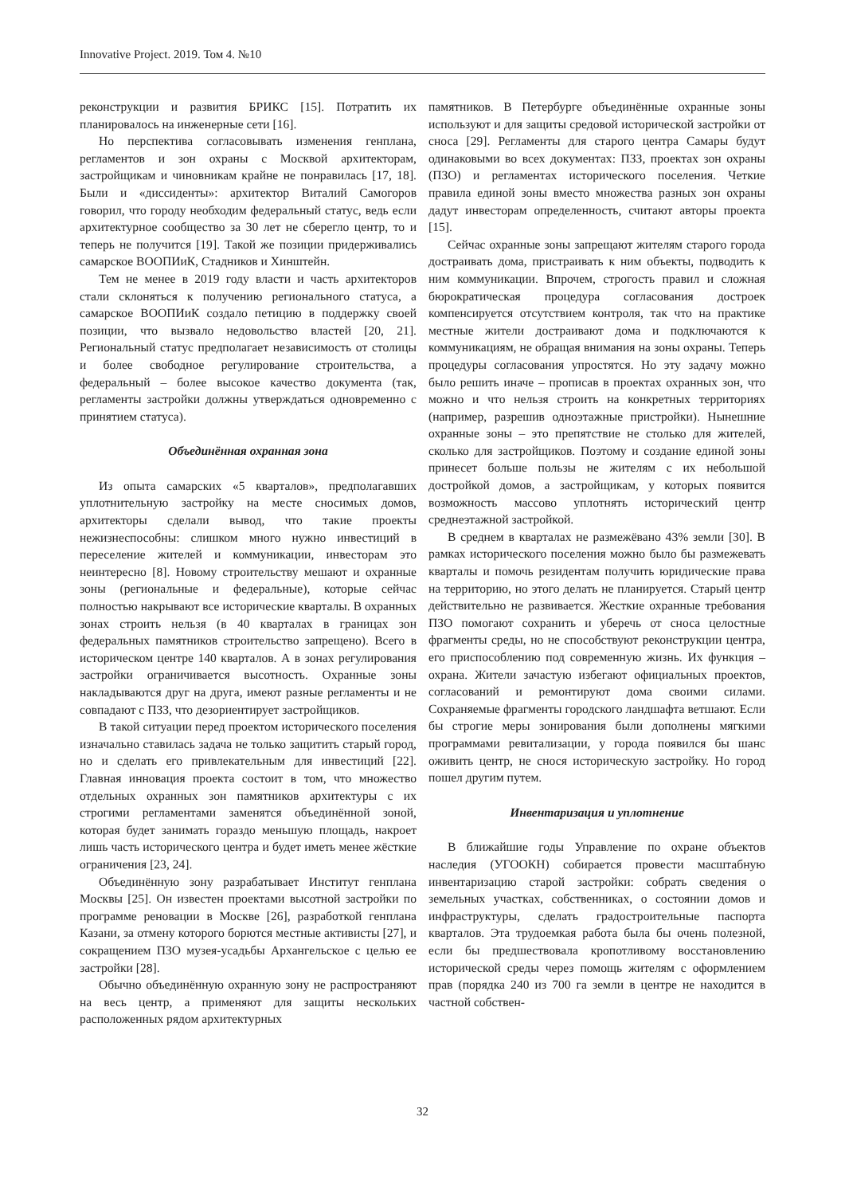Innovative Project. 2019. Том 4. №10
реконструкции и развития БРИКС [15]. Потратить их планировалось на инженерные сети [16].
Но перспектива согласовывать изменения генплана, регламентов и зон охраны с Москвой архитекторам, застройщикам и чиновникам крайне не понравилась [17, 18]. Были и «диссиденты»: архитектор Виталий Самогоров говорил, что городу необходим федеральный статус, ведь если архитектурное сообщество за 30 лет не сберегло центр, то и теперь не получится [19]. Такой же позиции придерживались самарское ВООПИиК, Стадников и Хинштейн.
Тем не менее в 2019 году власти и часть архитекторов стали склоняться к получению регионального статуса, а самарское ВООПИиК создало петицию в поддержку своей позиции, что вызвало недовольство властей [20, 21]. Региональный статус предполагает независимость от столицы и более свободное регулирование строительства, а федеральный – более высокое качество документа (так, регламенты застройки должны утверждаться одновременно с принятием статуса).
Объединённая охранная зона
Из опыта самарских «5 кварталов», предполагавших уплотнительную застройку на месте сносимых домов, архитекторы сделали вывод, что такие проекты нежизнеспособны: слишком много нужно инвестиций в переселение жителей и коммуникации, инвесторам это неинтересно [8]. Новому строительству мешают и охранные зоны (региональные и федеральные), которые сейчас полностью накрывают все исторические кварталы. В охранных зонах строить нельзя (в 40 кварталах в границах зон федеральных памятников строительство запрещено). Всего в историческом центре 140 кварталов. А в зонах регулирования застройки ограничивается высотность. Охранные зоны накладываются друг на друга, имеют разные регламенты и не совпадают с ПЗЗ, что дезориентирует застройщиков.
В такой ситуации перед проектом исторического поселения изначально ставилась задача не только защитить старый город, но и сделать его привлекательным для инвестиций [22]. Главная инновация проекта состоит в том, что множество отдельных охранных зон памятников архитектуры с их строгими регламентами заменятся объединённой зоной, которая будет занимать гораздо меньшую площадь, накроет лишь часть исторического центра и будет иметь менее жёсткие ограничения [23, 24].
Объединённую зону разрабатывает Институт генплана Москвы [25]. Он известен проектами высотной застройки по программе реновации в Москве [26], разработкой генплана Казани, за отмену которого борются местные активисты [27], и сокращением ПЗО музея-усадьбы Архангельское с целью ее застройки [28].
Обычно объединённую охранную зону не распространяют на весь центр, а применяют для защиты нескольких расположенных рядом архитектурных
памятников. В Петербурге объединённые охранные зоны используют и для защиты средовой исторической застройки от сноса [29]. Регламенты для старого центра Самары будут одинаковыми во всех документах: ПЗЗ, проектах зон охраны (ПЗО) и регламентах исторического поселения. Четкие правила единой зоны вместо множества разных зон охраны дадут инвесторам определенность, считают авторы проекта [15].
Сейчас охранные зоны запрещают жителям старого города достраивать дома, пристраивать к ним объекты, подводить к ним коммуникации. Впрочем, строгость правил и сложная бюрократическая процедура согласования достроек компенсируется отсутствием контроля, так что на практике местные жители достраивают дома и подключаются к коммуникациям, не обращая внимания на зоны охраны. Теперь процедуры согласования упростятся. Но эту задачу можно было решить иначе – прописав в проектах охранных зон, что можно и что нельзя строить на конкретных территориях (например, разрешив одноэтажные пристройки). Нынешние охранные зоны – это препятствие не столько для жителей, сколько для застройщиков. Поэтому и создание единой зоны принесет больше пользы не жителям с их небольшой достройкой домов, а застройщикам, у которых появится возможность массово уплотнять исторический центр среднеэтажной застройкой.
В среднем в кварталах не размежёвано 43% земли [30]. В рамках исторического поселения можно было бы размежевать кварталы и помочь резидентам получить юридические права на территорию, но этого делать не планируется. Старый центр действительно не развивается. Жесткие охранные требования ПЗО помогают сохранить и уберечь от сноса целостные фрагменты среды, но не способствуют реконструкции центра, его приспособлению под современную жизнь. Их функция – охрана. Жители зачастую избегают официальных проектов, согласований и ремонтируют дома своими силами. Сохраняемые фрагменты городского ландшафта ветшают. Если бы строгие меры зонирования были дополнены мягкими программами ревитализации, у города появился бы шанс оживить центр, не снося историческую застройку. Но город пошел другим путем.
Инвентаризация и уплотнение
В ближайшие годы Управление по охране объектов наследия (УГООКН) собирается провести масштабную инвентаризацию старой застройки: собрать сведения о земельных участках, собственниках, о состоянии домов и инфраструктуры, сделать градостроительные паспорта кварталов. Эта трудоемкая работа была бы очень полезной, если бы предшествовала кропотливому восстановлению исторической среды через помощь жителям с оформлением прав (порядка 240 из 700 га земли в центре не находится в частной собствен-
32